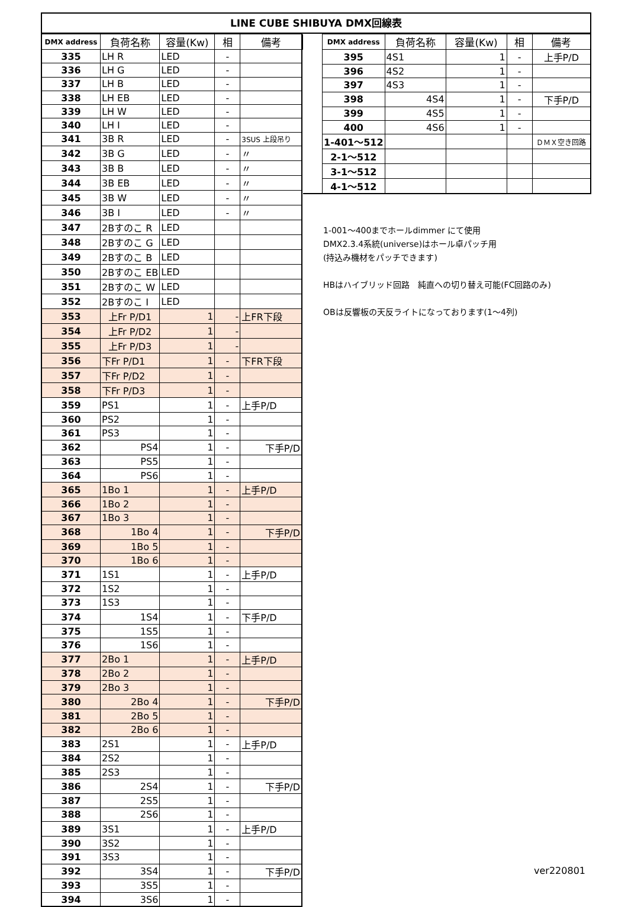LINE CUBE SHIBUYA DMX回線表
| DMX address | 負荷名称 | 容量(Kw) | 相 | 備考 |
| --- | --- | --- | --- | --- |
| 335 | LH R | LED | - | |
| 336 | LH G | LED | - | |
| 337 | LH B | LED | - | |
| 338 | LH EB | LED | - | |
| 339 | LH W | LED | - | |
| 340 | LH I | LED | - | |
| 341 | 3B R | LED | - | 3SUS 上段吊り |
| 342 | 3B G | LED | - | 〃 |
| 343 | 3B B | LED | - | 〃 |
| 344 | 3B EB | LED | - | 〃 |
| 345 | 3B W | LED | - | 〃 |
| 346 | 3B I | LED | - | 〃 |
| 347 | 2Bすのこ R | LED | | |
| 348 | 2Bすのこ G | LED | | |
| 349 | 2Bすのこ B | LED | | |
| 350 | 2Bすのこ EB | LED | | |
| 351 | 2Bすのこ W | LED | | |
| 352 | 2Bすのこ I | LED | | |
| 353 | 上Fr P/D1 | 1 | - | 上FR下段 |
| 354 | 上Fr P/D2 | 1 | - | |
| 355 | 上Fr P/D3 | 1 | - | |
| 356 | 下Fr P/D1 | 1 | - | 下FR下段 |
| 357 | 下Fr P/D2 | 1 | - | |
| 358 | 下Fr P/D3 | 1 | - | |
| 359 | PS1 | 1 | - | 上手P/D |
| 360 | PS2 | 1 | - | |
| 361 | PS3 | 1 | - | |
| 362 | PS4 | 1 | - | 下手P/D |
| 363 | PS5 | 1 | - | |
| 364 | PS6 | 1 | - | |
| 365 | 1Bo 1 | 1 | - | 上手P/D |
| 366 | 1Bo 2 | 1 | - | |
| 367 | 1Bo 3 | 1 | - | |
| 368 | 1Bo 4 | 1 | - | 下手P/D |
| 369 | 1Bo 5 | 1 | - | |
| 370 | 1Bo 6 | 1 | - | |
| 371 | 1S1 | 1 | - | 上手P/D |
| 372 | 1S2 | 1 | - | |
| 373 | 1S3 | 1 | - | |
| 374 | 1S4 | 1 | - | 下手P/D |
| 375 | 1S5 | 1 | - | |
| 376 | 1S6 | 1 | - | |
| 377 | 2Bo 1 | 1 | - | 上手P/D |
| 378 | 2Bo 2 | 1 | - | |
| 379 | 2Bo 3 | 1 | - | |
| 380 | 2Bo 4 | 1 | - | 下手P/D |
| 381 | 2Bo 5 | 1 | - | |
| 382 | 2Bo 6 | 1 | - | |
| 383 | 2S1 | 1 | - | 上手P/D |
| 384 | 2S2 | 1 | - | |
| 385 | 2S3 | 1 | - | |
| 386 | 2S4 | 1 | - | 下手P/D |
| 387 | 2S5 | 1 | - | |
| 388 | 2S6 | 1 | - | |
| 389 | 3S1 | 1 | - | 上手P/D |
| 390 | 3S2 | 1 | - | |
| 391 | 3S3 | 1 | - | |
| 392 | 3S4 | 1 | - | 下手P/D |
| 393 | 3S5 | 1 | - | |
| 394 | 3S6 | 1 | - | |
| | DMX address | 負荷名称 | 容量(Kw) | 相 | 備考 |
| --- | --- | --- | --- | --- | --- |
| | 395 | 4S1 | 1 | - | 上手P/D |
| | 396 | 4S2 | 1 | - | |
| | 397 | 4S3 | 1 | - | |
| | 398 | 4S4 | 1 | - | 下手P/D |
| | 399 | 4S5 | 1 | - | |
| | 400 | 4S6 | 1 | - | |
| | 1-401～512 | | | | ＤＭＸ空き回路 |
| | 2-1～512 | | | | |
| | 3-1～512 | | | | |
| | 4-1～512 | | | | |
1-001～400までホールdimmer にて使用
DMX2.3.4系統(universe)はホール卓パッチ用
(持込み機材をパッチできます)
HBはハイブリッド回路　純直への切り替え可能(FC回路のみ)
OBは反響板の天反ライトになっております(1～4列)
ver220801